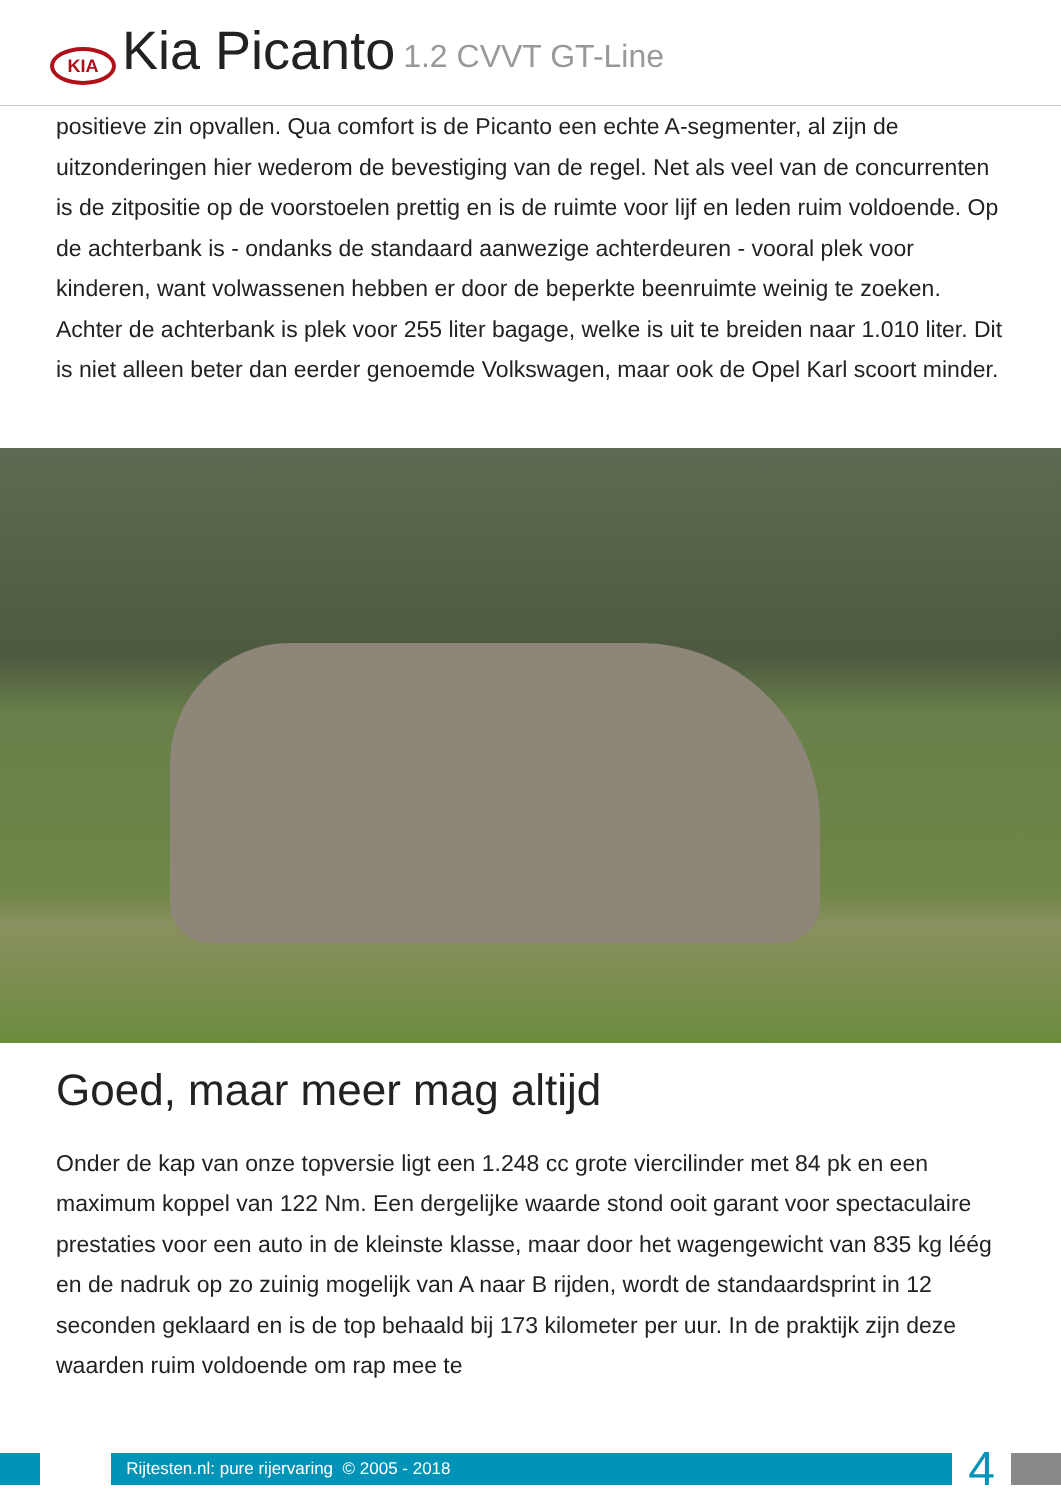KIA
Kia Picanto 1.2 CVVT GT-Line
positieve zin opvallen. Qua comfort is de Picanto een echte A-segmenter, al zijn de uitzonderingen hier wederom de bevestiging van de regel. Net als veel van de concurrenten is de zitpositie op de voorstoelen prettig en is de ruimte voor lijf en leden ruim voldoende. Op de achterbank is - ondanks de standaard aanwezige achterdeuren - vooral plek voor kinderen, want volwassenen hebben er door de beperkte beenruimte weinig te zoeken. Achter de achterbank is plek voor 255 liter bagage, welke is uit te breiden naar 1.010 liter. Dit is niet alleen beter dan eerder genoemde Volkswagen, maar ook de Opel Karl scoort minder.
Goed, maar meer mag altijd
Onder de kap van onze topversie ligt een 1.248 cc grote viercilinder met 84 pk en een maximum koppel van 122 Nm. Een dergelijke waarde stond ooit garant voor spectaculaire prestaties voor een auto in de kleinste klasse, maar door het wagengewicht van 835 kg léég en de nadruk op zo zuinig mogelijk van A naar B rijden, wordt de standaardsprint in 12 seconden geklaard en is de top behaald bij 173 kilometer per uur. In de praktijk zijn deze waarden ruim voldoende om rap mee te
Rijtesten.nl: pure rijervaring © 2005 - 2018
4